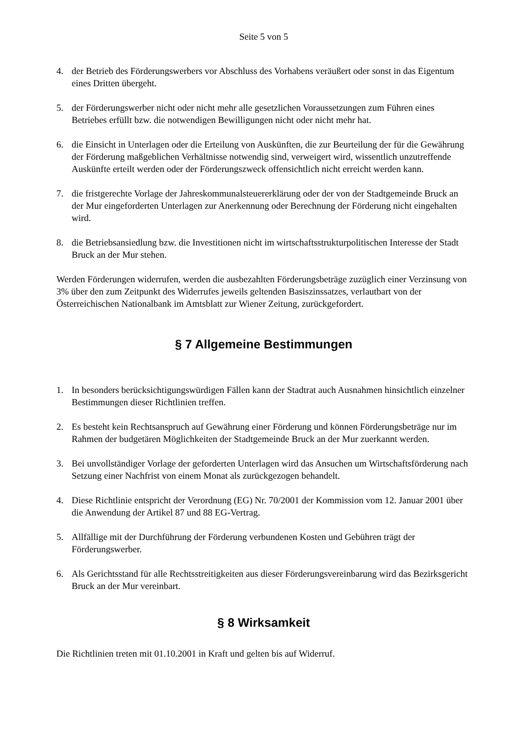Seite 5 von 5
4. der Betrieb des Förderungswerbers vor Abschluss des Vorhabens veräußert oder sonst in das Eigentum eines Dritten übergeht.
5. der Förderungswerber nicht oder nicht mehr alle gesetzlichen Voraussetzungen zum Führen eines Betriebes erfüllt bzw. die notwendigen Bewilligungen nicht oder nicht mehr hat.
6. die Einsicht in Unterlagen oder die Erteilung von Auskünften, die zur Beurteilung der für die Gewährung der Förderung maßgeblichen Verhältnisse notwendig sind, verweigert wird, wissentlich unzutreffende Auskünfte erteilt werden oder der Förderungszweck offensichtlich nicht erreicht werden kann.
7. die fristgerechte Vorlage der Jahreskommunalsteuererklärung oder der von der Stadtgemeinde Bruck an der Mur eingeforderten Unterlagen zur Anerkennung oder Berechnung der Förderung nicht eingehalten wird.
8. die Betriebsansiedlung bzw. die Investitionen nicht im wirtschaftsstrukturpolitischen Interesse der Stadt Bruck an der Mur stehen.
Werden Förderungen widerrufen, werden die ausbezahlten Förderungsbeträge zuzüglich einer Verzinsung von 3% über den zum Zeitpunkt des Widerrufes jeweils geltenden Basiszinssatzes, verlautbart von der Österreichischen Nationalbank im Amtsblatt zur Wiener Zeitung, zurückgefordert.
§ 7 Allgemeine Bestimmungen
1. In besonders berücksichtigungswürdigen Fällen kann der Stadtrat auch Ausnahmen hinsichtlich einzelner Bestimmungen dieser Richtlinien treffen.
2. Es besteht kein Rechtsanspruch auf Gewährung einer Förderung und können Förderungsbeträge nur im Rahmen der budgetären Möglichkeiten der Stadtgemeinde Bruck an der Mur zuerkannt werden.
3. Bei unvollständiger Vorlage der geforderten Unterlagen wird das Ansuchen um Wirtschaftsförderung nach Setzung einer Nachfrist von einem Monat als zurückgezogen behandelt.
4. Diese Richtlinie entspricht der Verordnung (EG) Nr. 70/2001 der Kommission vom 12. Januar 2001 über die Anwendung der Artikel 87 und 88 EG-Vertrag.
5. Allfällige mit der Durchführung der Förderung verbundenen Kosten und Gebühren trägt der Förderungswerber.
6. Als Gerichtsstand für alle Rechtsstreitigkeiten aus dieser Förderungsvereinbarung wird das Bezirksgericht Bruck an der Mur vereinbart.
§ 8 Wirksamkeit
Die Richtlinien treten mit 01.10.2001 in Kraft und gelten bis auf Widerruf.